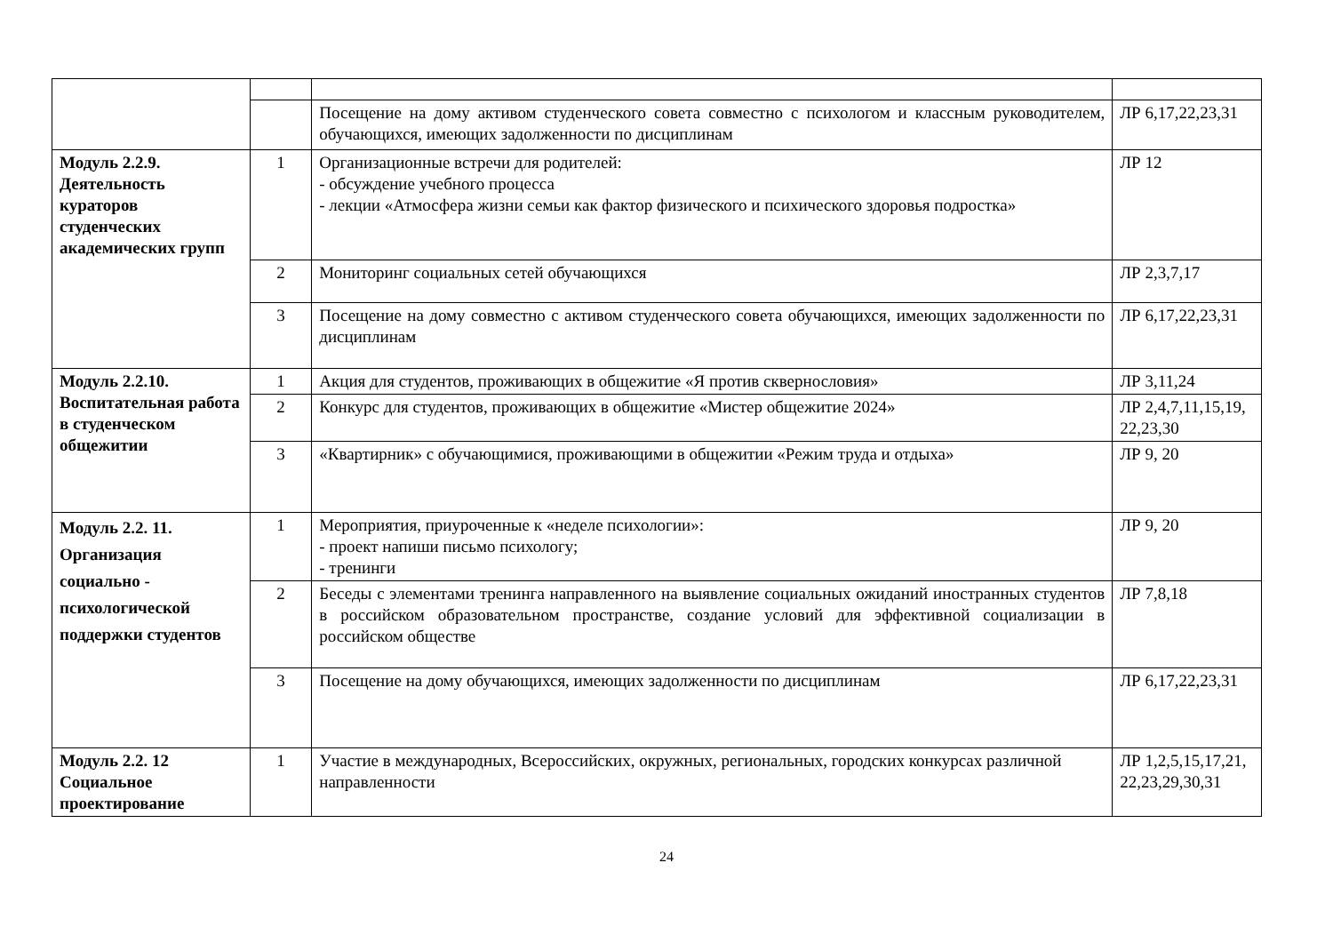| | | Посещение на дому активом студенческого совета совместно с психологом и классным руководителем, обучающихся, имеющих задолженности по дисциплинам | ЛР 6,17,22,23,31 |
| Модуль 2.2.9. Деятельность кураторов студенческих академических групп | 1 | Организационные встречи для родителей: - обсуждение учебного процесса - лекции «Атмосфера жизни семьи как фактор физического и психического здоровья подростка» | ЛР 12 |
| | 2 | Мониторинг социальных сетей обучающихся | ЛР 2,3,7,17 |
| | 3 | Посещение на дому совместно с активом студенческого совета обучающихся, имеющих задолженности по дисциплинам | ЛР 6,17,22,23,31 |
| Модуль 2.2.10. Воспитательная работа в студенческом общежитии | 1 | Акция для студентов, проживающих в общежитие «Я против сквернословия» | ЛР 3,11,24 |
| | 2 | Конкурс для студентов, проживающих в общежитие «Мистер общежитие 2024» | ЛР 2,4,7,11,15,19, 22,23,30 |
| | 3 | «Квартирник» с обучающимися, проживающими в общежитии «Режим труда и отдыха» | ЛР 9, 20 |
| Модуль 2.2. 11. Организация социально - психологической поддержки студентов | 1 | Мероприятия, приуроченные к «неделе психологии»: - проект напиши письмо психологу; - тренинги | ЛР 9, 20 |
| | 2 | Беседы с элементами тренинга направленного на выявление социальных ожиданий иностранных студентов в российском образовательном пространстве, создание условий для эффективной социализации в российском обществе | ЛР 7,8,18 |
| | 3 | Посещение на дому обучающихся, имеющих задолженности по дисциплинам | ЛР 6,17,22,23,31 |
| Модуль 2.2. 12 Социальное проектирование | 1 | Участие в международных, Всероссийских, окружных, региональных, городских конкурсах различной направленности | ЛР 1,2,5,15,17,21, 22,23,29,30,31 |
24